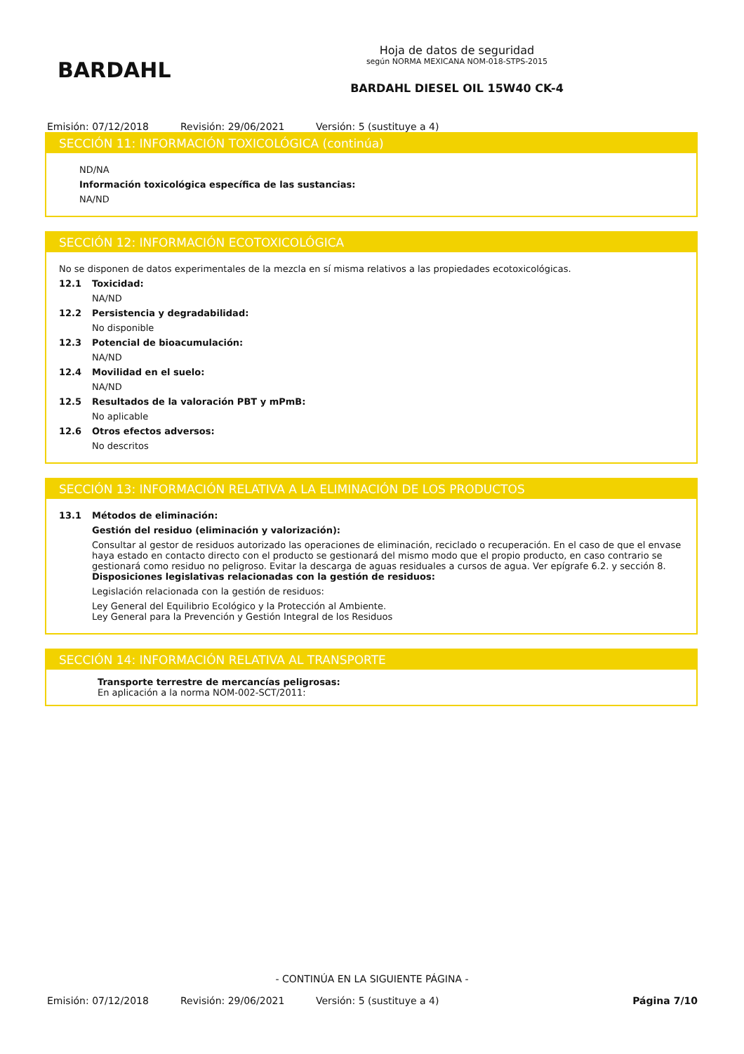BARDAHL
Hoja de datos de seguridad
según NORMA MEXICANA NOM-018-STPS-2015
BARDAHL DIESEL OIL 15W40 CK-4
Emisión: 07/12/2018 Revisión: 29/06/2021 Versión: 5 (sustituye a 4)
SECCIÓN 11: INFORMACIÓN TOXICOLÓGICA (continúa)
ND/NA
Información toxicológica específica de las sustancias:
NA/ND
SECCIÓN 12: INFORMACIÓN ECOTOXICOLÓGICA
No se disponen de datos experimentales de la mezcla en sí misma relativos a las propiedades ecotoxicológicas.
12.1 Toxicidad:
NA/ND
12.2 Persistencia y degradabilidad:
No disponible
12.3 Potencial de bioacumulación:
NA/ND
12.4 Movilidad en el suelo:
NA/ND
12.5 Resultados de la valoración PBT y mPmB:
No aplicable
12.6 Otros efectos adversos:
No descritos
SECCIÓN 13: INFORMACIÓN RELATIVA A LA ELIMINACIÓN DE LOS PRODUCTOS
13.1 Métodos de eliminación:
Gestión del residuo (eliminación y valorización):
Consultar al gestor de residuos autorizado las operaciones de eliminación, reciclado o recuperación. En el caso de que el envase haya estado en contacto directo con el producto se gestionará del mismo modo que el propio producto, en caso contrario se gestionará como residuo no peligroso. Evitar la descarga de aguas residuales a cursos de agua. Ver epígrafe 6.2. y sección 8.
Disposiciones legislativas relacionadas con la gestión de residuos:
Legislación relacionada con la gestión de residuos:
Ley General del Equilibrio Ecológico y la Protección al Ambiente.
Ley General para la Prevención y Gestión Integral de los Residuos
SECCIÓN 14: INFORMACIÓN RELATIVA AL TRANSPORTE
Transporte terrestre de mercancías peligrosas:
En aplicación a la norma NOM-002-SCT/2011:
- CONTINÚA EN LA SIGUIENTE PÁGINA -
Emisión: 07/12/2018 Revisión: 29/06/2021 Versión: 5 (sustituye a 4) Página 7/10